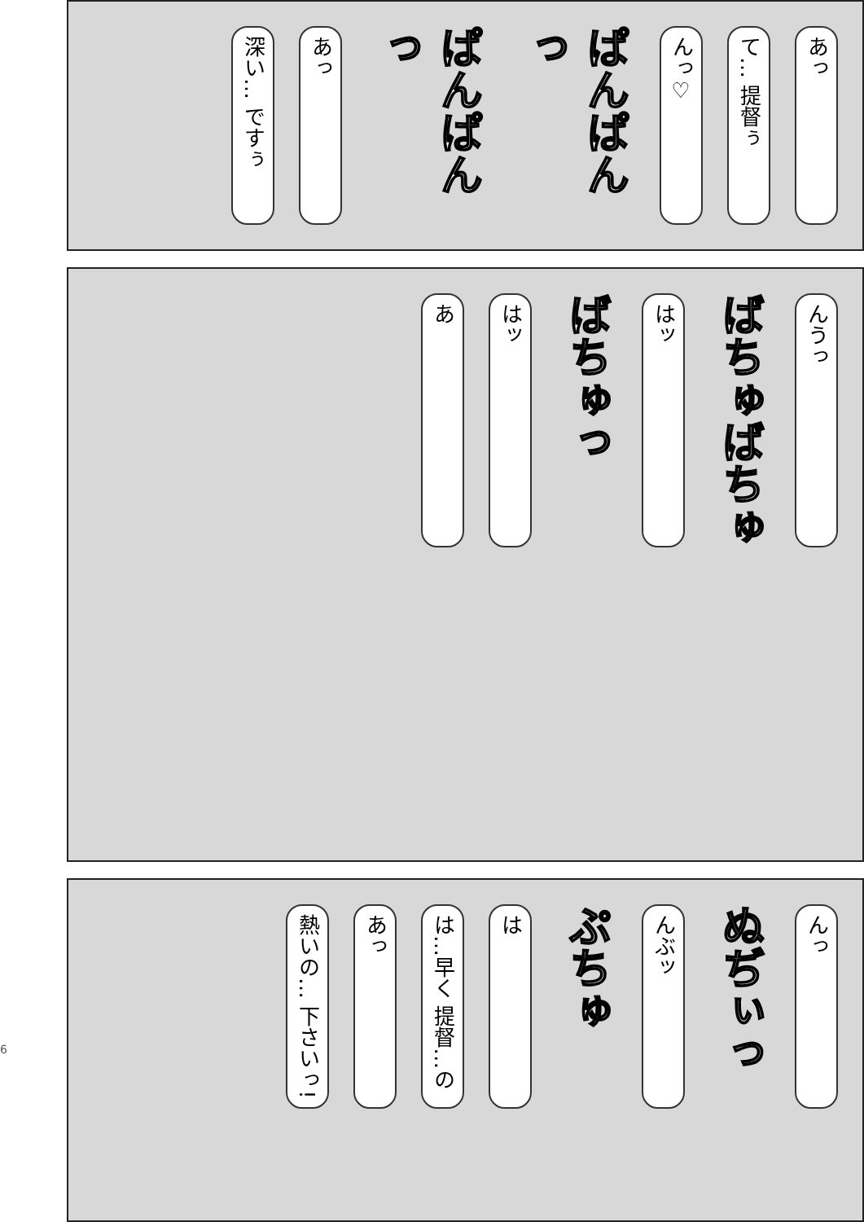あっ
て… 提督ぅ
んっ♡
ぱんぱんっ
ぱんぱんっ
あっ
深い… ですぅ
んうっ
ばちゅばちゅ
はッ
ばちゅっ
はッ
あ
んっ
ぬぢぃっ
んぶッ
ぷちゅ
は
は…早く 提督…の
あっ
熱いの… 下さいっ!
6